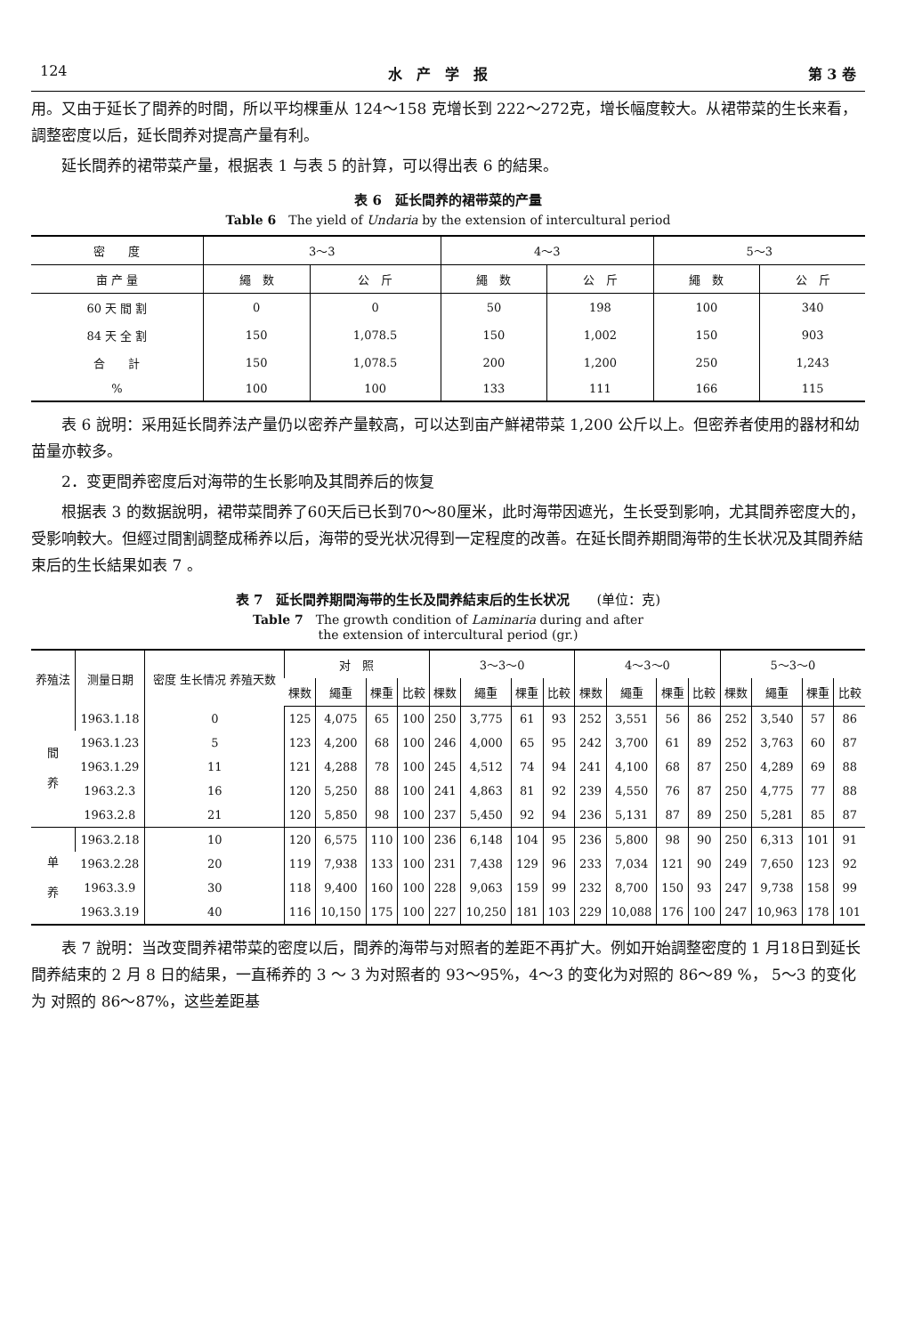124 水　产　学　报 第 3 卷
用。又由于延长了間养的时間，所以平均棵重从 124～158 克增长到 222～272克，增长幅度較大。从裙带菜的生长来看，調整密度以后，延长間养对提高产量有利。
延长間养的裙带菜产量，根据表 1 与表 5 的計算，可以得出表 6 的結果。
表 6　延长間养的裙带菜的产量
Table 6　The yield of Undaria by the extension of intercultural period
| 密 度 | 3～3 | | 4～3 | | 5～3 | |
| --- | --- | --- | --- | --- | --- | --- |
| 亩 产 量 | 繩 数 | 公 斤 | 繩 数 | 公 斤 | 繩 数 | 公 斤 |
| 60 天 間 割 | 0 | 0 | 50 | 198 | 100 | 340 |
| 84 天 全 割 | 150 | 1,078.5 | 150 | 1,002 | 150 | 903 |
| 合 計 | 150 | 1,078.5 | 200 | 1,200 | 250 | 1,243 |
| % | 100 | 100 | 133 | 111 | 166 | 115 |
表 6 說明：采用延长間养法产量仍以密养产量較高，可以达到亩产鮮裙带菜 1,200 公斤以上。但密养者使用的器材和幼苗量亦較多。
2．变更間养密度后对海带的生长影响及其間养后的恢复
根据表 3 的数据說明，裙带菜間养了60天后已长到70～80厘米，此时海带因遮光，生长受到影响，尤其間养密度大的，受影响較大。但經过間割調整成稀养以后，海带的受光状况得到一定程度的改善。在延长間养期間海带的生长状况及其間养結束后的生长結果如表 7 。
表 7　延长間养期間海带的生长及間养結束后的生长状况　　(单位：克)
Table 7　The growth condition of Laminaria during and after
the extension of intercultural period (gr.)
| 养殖法 | 测量日期 | 密度 生长情况 养殖天数 | 对 照 | | | | 3～3～0 | | | | 4～3～0 | | | | 5～3～0 | | | |
| --- | --- | --- | --- | --- | --- | --- | --- | --- | --- | --- | --- | --- | --- | --- | --- | --- | --- | --- |
| | | | 棵数 | 繩重 | 棵重 | 比較 | 棵数 | 繩重 | 棵重 | 比較 | 棵数 | 繩重 | 棵重 | 比較 | 棵数 | 繩重 | 棵重 | 比較 |
| 間 养 | 1963.1.18 | 0 | 125 | 4,075 | 65 | 100 | 250 | 3,775 | 61 | 93 | 252 | 3,551 | 56 | 86 | 252 | 3,540 | 57 | 86 |
| | 1963.1.23 | 5 | 123 | 4,200 | 68 | 100 | 246 | 4,000 | 65 | 95 | 242 | 3,700 | 61 | 89 | 252 | 3,763 | 60 | 87 |
| | 1963.1.29 | 11 | 121 | 4,288 | 78 | 100 | 245 | 4,512 | 74 | 94 | 241 | 4,100 | 68 | 87 | 250 | 4,289 | 69 | 88 |
| | 1963.2.3 | 16 | 120 | 5,250 | 88 | 100 | 241 | 4,863 | 81 | 92 | 239 | 4,550 | 76 | 87 | 250 | 4,775 | 77 | 88 |
| | 1963.2.8 | 21 | 120 | 5,850 | 98 | 100 | 237 | 5,450 | 92 | 94 | 236 | 5,131 | 87 | 89 | 250 | 5,281 | 85 | 87 |
| 单 养 | 1963.2.18 | 10 | 120 | 6,575 | 110 | 100 | 236 | 6,148 | 104 | 95 | 236 | 5,800 | 98 | 90 | 250 | 6,313 | 101 | 91 |
| | 1963.2.28 | 20 | 119 | 7,938 | 133 | 100 | 231 | 7,438 | 129 | 96 | 233 | 7,034 | 121 | 90 | 249 | 7,650 | 123 | 92 |
| | 1963.3.9 | 30 | 118 | 9,400 | 160 | 100 | 228 | 9,063 | 159 | 99 | 232 | 8,700 | 150 | 93 | 247 | 9,738 | 158 | 99 |
| | 1963.3.19 | 40 | 116 | 10,150 | 175 | 100 | 227 | 10,250 | 181 | 103 | 229 | 10,088 | 176 | 100 | 247 | 10,963 | 178 | 101 |
表 7 說明：当改变間养裙带菜的密度以后，間养的海带与对照者的差距不再扩大。例如开始調整密度的 1 月18日到延长間养結束的 2 月 8 日的結果，一直稀养的 3 ～ 3 为对照者的 93～95%，4～3 的变化为对照的 86～89 %， 5～3 的变化为 对照的 86～87%，这些差距基